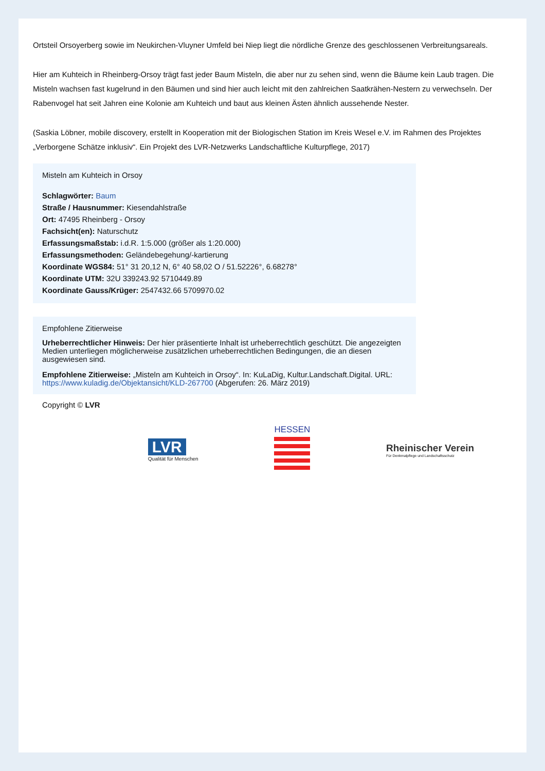Ortsteil Orsoyerberg sowie im Neukirchen-Vluyner Umfeld bei Niep liegt die nördliche Grenze des geschlossenen Verbreitungsareals.
Hier am Kuhteich in Rheinberg-Orsoy trägt fast jeder Baum Misteln, die aber nur zu sehen sind, wenn die Bäume kein Laub tragen. Die Misteln wachsen fast kugelrund in den Bäumen und sind hier auch leicht mit den zahlreichen Saatkrähen-Nestern zu verwechseln. Der Rabenvogel hat seit Jahren eine Kolonie am Kuhteich und baut aus kleinen Ästen ähnlich aussehende Nester.
(Saskia Löbner, mobile discovery, erstellt in Kooperation mit der Biologischen Station im Kreis Wesel e.V. im Rahmen des Projektes „Verborgene Schätze inklusiv“. Ein Projekt des LVR-Netzwerks Landschaftliche Kulturpflege, 2017)
Misteln am Kuhteich in Orsoy
Schlagwörter: Baum
Straße / Hausnummer: Kiesendahlstraße
Ort: 47495 Rheinberg - Orsoy
Fachsicht(en): Naturschutz
Erfassungsmaßstab: i.d.R. 1:5.000 (größer als 1:20.000)
Erfassungsmethoden: Geländebegehung/-kartierung
Koordinate WGS84: 51° 31 20,12 N, 6° 40 58,02 O / 51.52226°, 6.68278°
Koordinate UTM: 32U 339243.92 5710449.89
Koordinate Gauss/Krüger: 2547432.66 5709970.02
Empfohlene Zitierweise
Urheberrechtlicher Hinweis: Der hier präsentierte Inhalt ist urheberrechtlich geschützt. Die angezeigten Medien unterliegen möglicherweise zusätzlichen urheberrechtlichen Bedingungen, die an diesen ausgewiesen sind.
Empfohlene Zitierweise: „Misteln am Kuhteich in Orsoy“. In: KuLaDig, Kultur.Landschaft.Digital. URL: https://www.kuladig.de/Objektansicht/KLD-267700 (Abgerufen: 26. März 2019)
Copyright © LVR
LVR
Qualität für Menschen
HESSEN
Rheinischer Verein
Für Denkmalpflege und Landschaftsschutz